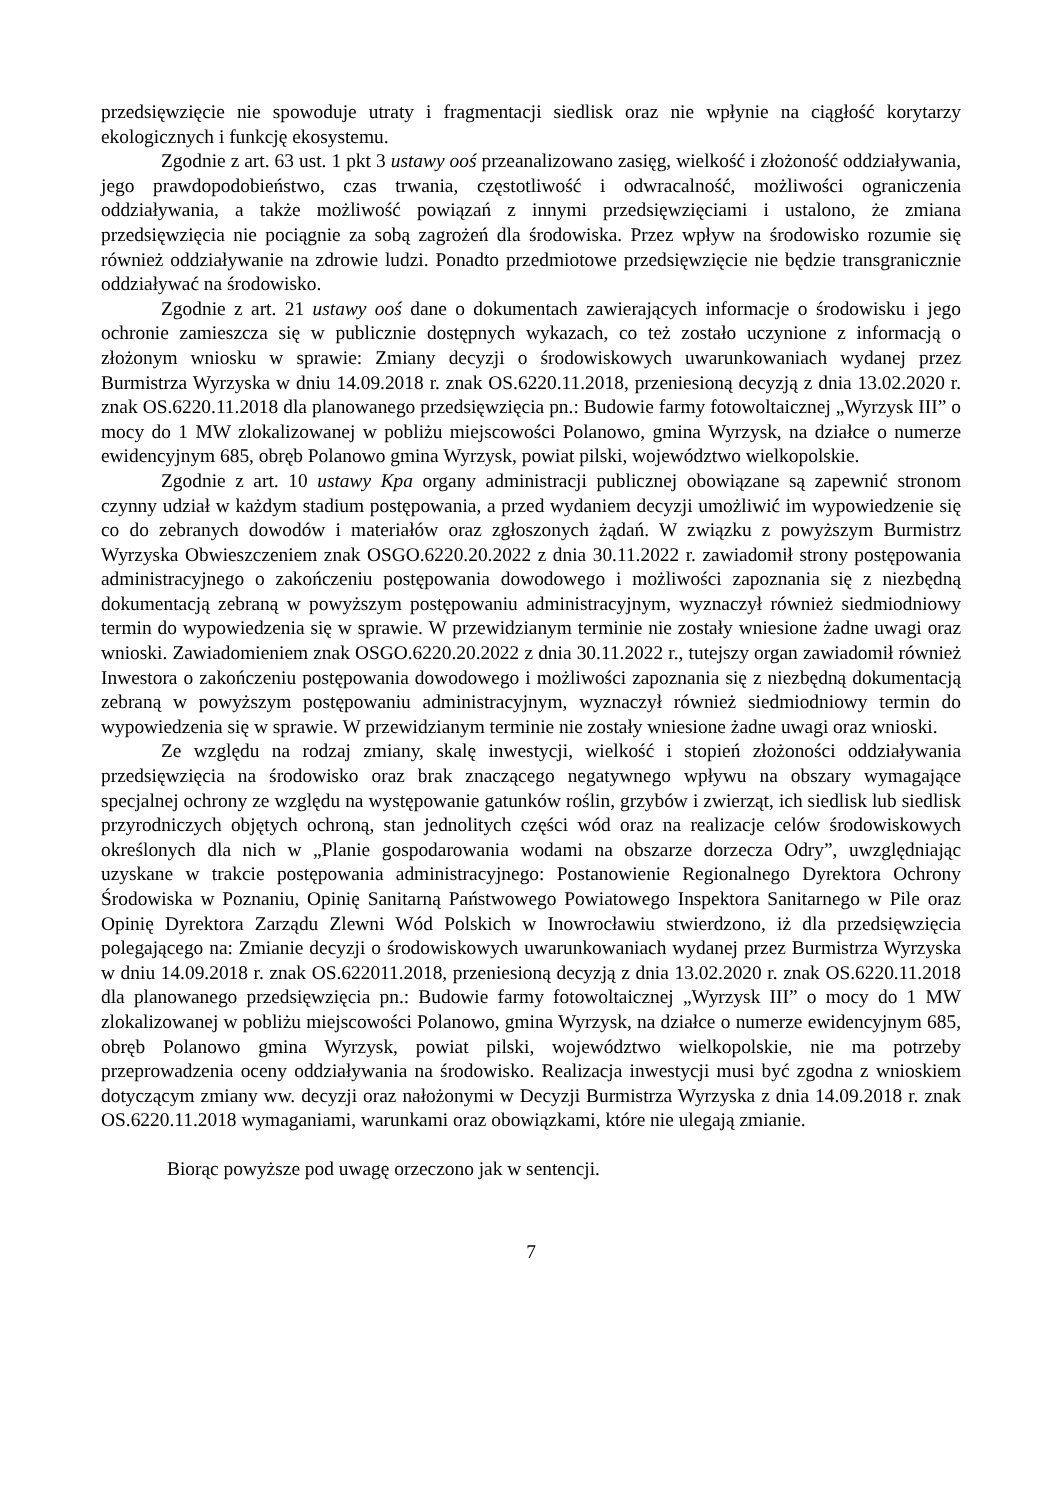przedsięwzięcie nie spowoduje utraty i fragmentacji siedlisk oraz nie wpłynie na ciągłość korytarzy ekologicznych i funkcję ekosystemu.
Zgodnie z art. 63 ust. 1 pkt 3 ustawy ooś przeanalizowano zasięg, wielkość i złożoność oddziaływania, jego prawdopodobieństwo, czas trwania, częstotliwość i odwracalność, możliwości ograniczenia oddziaływania, a także możliwość powiązań z innymi przedsięwzięciami i ustalono, że zmiana przedsięwzięcia nie pociągnie za sobą zagrożeń dla środowiska. Przez wpływ na środowisko rozumie się również oddziaływanie na zdrowie ludzi. Ponadto przedmiotowe przedsięwzięcie nie będzie transgranicznie oddziaływać na środowisko.
Zgodnie z art. 21 ustawy ooś dane o dokumentach zawierających informacje o środowisku i jego ochronie zamieszcza się w publicznie dostępnych wykazach, co też zostało uczynione z informacją o złożonym wniosku w sprawie: Zmiany decyzji o środowiskowych uwarunkowaniach wydanej przez Burmistrza Wyrzyska w dniu 14.09.2018 r. znak OS.6220.11.2018, przeniesioną decyzją z dnia 13.02.2020 r. znak OS.6220.11.2018 dla planowanego przedsięwzięcia pn.: Budowie farmy fotowoltaicznej „Wyrzysk III” o mocy do 1 MW zlokalizowanej w pobliżu miejscowości Polanowo, gmina Wyrzysk, na działce o numerze ewidencyjnym 685, obręb Polanowo gmina Wyrzysk, powiat pilski, województwo wielkopolskie.
Zgodnie z art. 10 ustawy Kpa organy administracji publicznej obowiązane są zapewnić stronom czynny udział w każdym stadium postępowania, a przed wydaniem decyzji umożliwić im wypowiedzenie się co do zebranych dowodów i materiałów oraz zgłoszonych żądań. W związku z powyższym Burmistrz Wyrzyska Obwieszczeniem znak OSGO.6220.20.2022 z dnia 30.11.2022 r. zawiadomił strony postępowania administracyjnego o zakończeniu postępowania dowodowego i możliwości zapoznania się z niezbędną dokumentacją zebraną w powyższym postępowaniu administracyjnym, wyznaczył również siedmiodniowy termin do wypowiedzenia się w sprawie. W przewidzianym terminie nie zostały wniesione żadne uwagi oraz wnioski. Zawiadomieniem znak OSGO.6220.20.2022 z dnia 30.11.2022 r., tutejszy organ zawiadomił również Inwestora o zakończeniu postępowania dowodowego i możliwości zapoznania się z niezbędną dokumentacją zebraną w powyższym postępowaniu administracyjnym, wyznaczył również siedmiodniowy termin do wypowiedzenia się w sprawie. W przewidzianym terminie nie zostały wniesione żadne uwagi oraz wnioski.
Ze względu na rodzaj zmiany, skalę inwestycji, wielkość i stopień złożoności oddziaływania przedsięwzięcia na środowisko oraz brak znaczącego negatywnego wpływu na obszary wymagające specjalnej ochrony ze względu na występowanie gatunków roślin, grzybów i zwierząt, ich siedlisk lub siedlisk przyrodniczych objętych ochroną, stan jednolitych części wód oraz na realizacje celów środowiskowych określonych dla nich w „Planie gospodarowania wodami na obszarze dorzecza Odry”, uwzględniając uzyskane w trakcie postępowania administracyjnego: Postanowienie Regionalnego Dyrektora Ochrony Środowiska w Poznaniu, Opinię Sanitarną Państwowego Powiatowego Inspektora Sanitarnego w Pile oraz Opinię Dyrektora Zarządu Zlewni Wód Polskich w Inowrocławiu stwierdzono, iż dla przedsięwzięcia polegającego na: Zmianie decyzji o środowiskowych uwarunkowaniach wydanej przez Burmistrza Wyrzyska w dniu 14.09.2018 r. znak OS.622011.2018, przeniesioną decyzją z dnia 13.02.2020 r. znak OS.6220.11.2018 dla planowanego przedsięwzięcia pn.: Budowie farmy fotowoltaicznej „Wyrzysk III” o mocy do 1 MW zlokalizowanej w pobliżu miejscowości Polanowo, gmina Wyrzysk, na działce o numerze ewidencyjnym 685, obręb Polanowo gmina Wyrzysk, powiat pilski, województwo wielkopolskie, nie ma potrzeby przeprowadzenia oceny oddziaływania na środowisko. Realizacja inwestycji musi być zgodna z wnioskiem dotyczącym zmiany ww. decyzji oraz nałożonymi w Decyzji Burmistrza Wyrzyska z dnia 14.09.2018 r. znak OS.6220.11.2018 wymaganiami, warunkami oraz obowiązkami, które nie ulegają zmianie.
Biorąc powyższe pod uwagę orzeczono jak w sentencji.
7